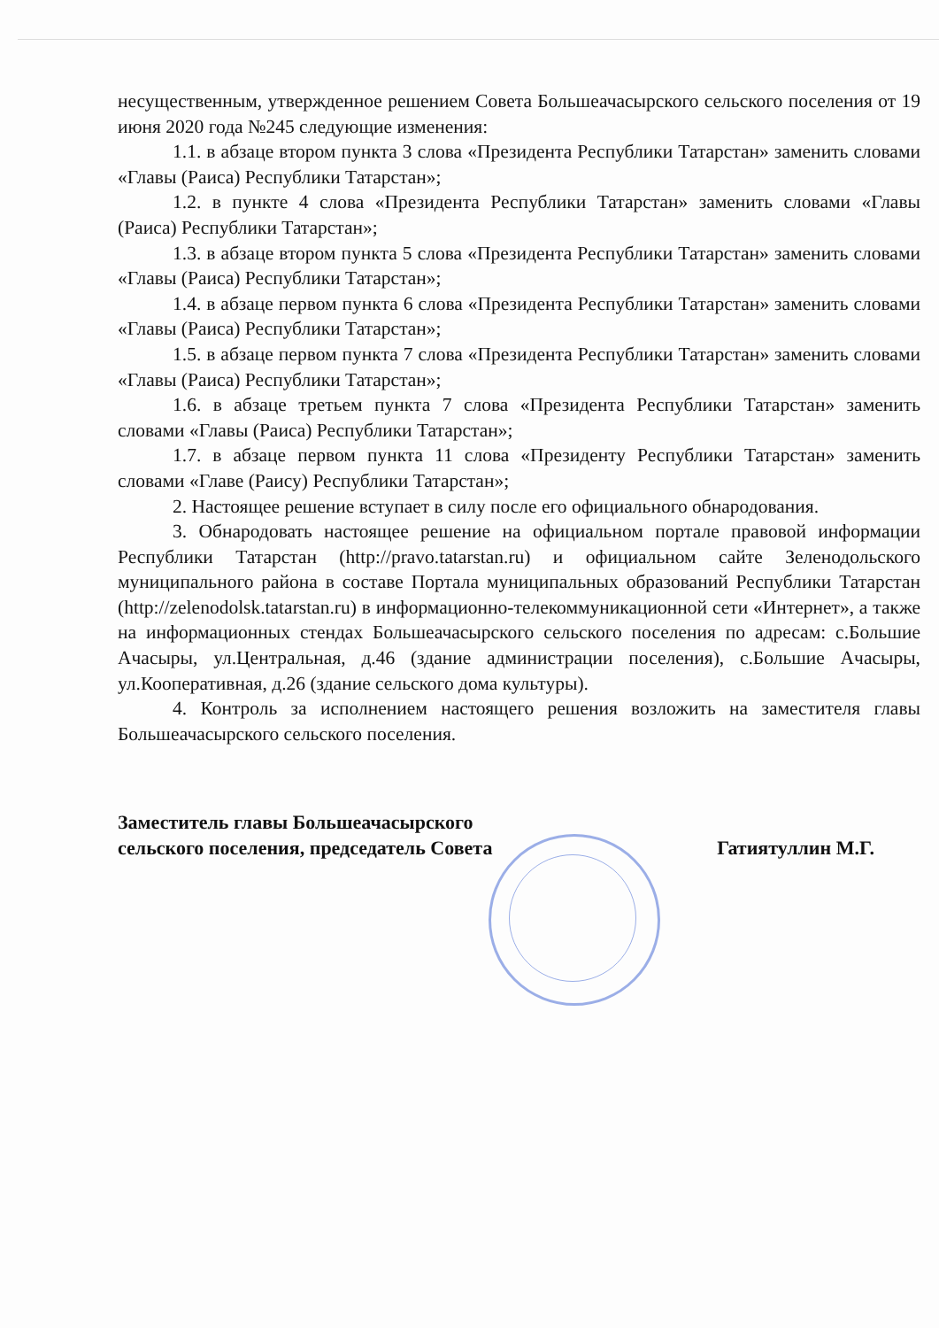несущественным, утвержденное решением Совета Большеачасырского сельского поселения от 19 июня 2020 года №245 следующие изменения:
1.1. в абзаце втором пункта 3 слова «Президента Республики Татарстан» заменить словами «Главы (Раиса) Республики Татарстан»;
1.2. в пункте 4 слова «Президента Республики Татарстан» заменить словами «Главы (Раиса) Республики Татарстан»;
1.3. в абзаце втором пункта 5 слова «Президента Республики Татарстан» заменить словами «Главы (Раиса) Республики Татарстан»;
1.4. в абзаце первом пункта 6 слова «Президента Республики Татарстан» заменить словами «Главы (Раиса) Республики Татарстан»;
1.5. в абзаце первом пункта 7 слова «Президента Республики Татарстан» заменить словами «Главы (Раиса) Республики Татарстан»;
1.6. в абзаце третьем пункта 7 слова «Президента Республики Татарстан» заменить словами «Главы (Раиса) Республики Татарстан»;
1.7. в абзаце первом пункта 11 слова «Президенту Республики Татарстан» заменить словами «Главе (Раису) Республики Татарстан»;
2. Настоящее решение вступает в силу после его официального обнародования.
3. Обнародовать настоящее решение на официальном портале правовой информации Республики Татарстан (http://pravo.tatarstan.ru) и официальном сайте Зеленодольского муниципального района в составе Портала муниципальных образований Республики Татарстан (http://zelenodolsk.tatarstan.ru) в информационно-телекоммуникационной сети «Интернет», а также на информационных стендах Большеачасырского сельского поселения по адресам: с.Большие Ачасыры, ул.Центральная, д.46 (здание администрации поселения), с.Большие Ачасыры, ул.Кооперативная, д.26 (здание сельского дома культуры).
4. Контроль за исполнением настоящего решения возложить на заместителя главы Большеачасырского сельского поселения.
Заместитель главы Большеачасырского
сельского поселения, председатель Совета
Гатиятуллин М.Г.